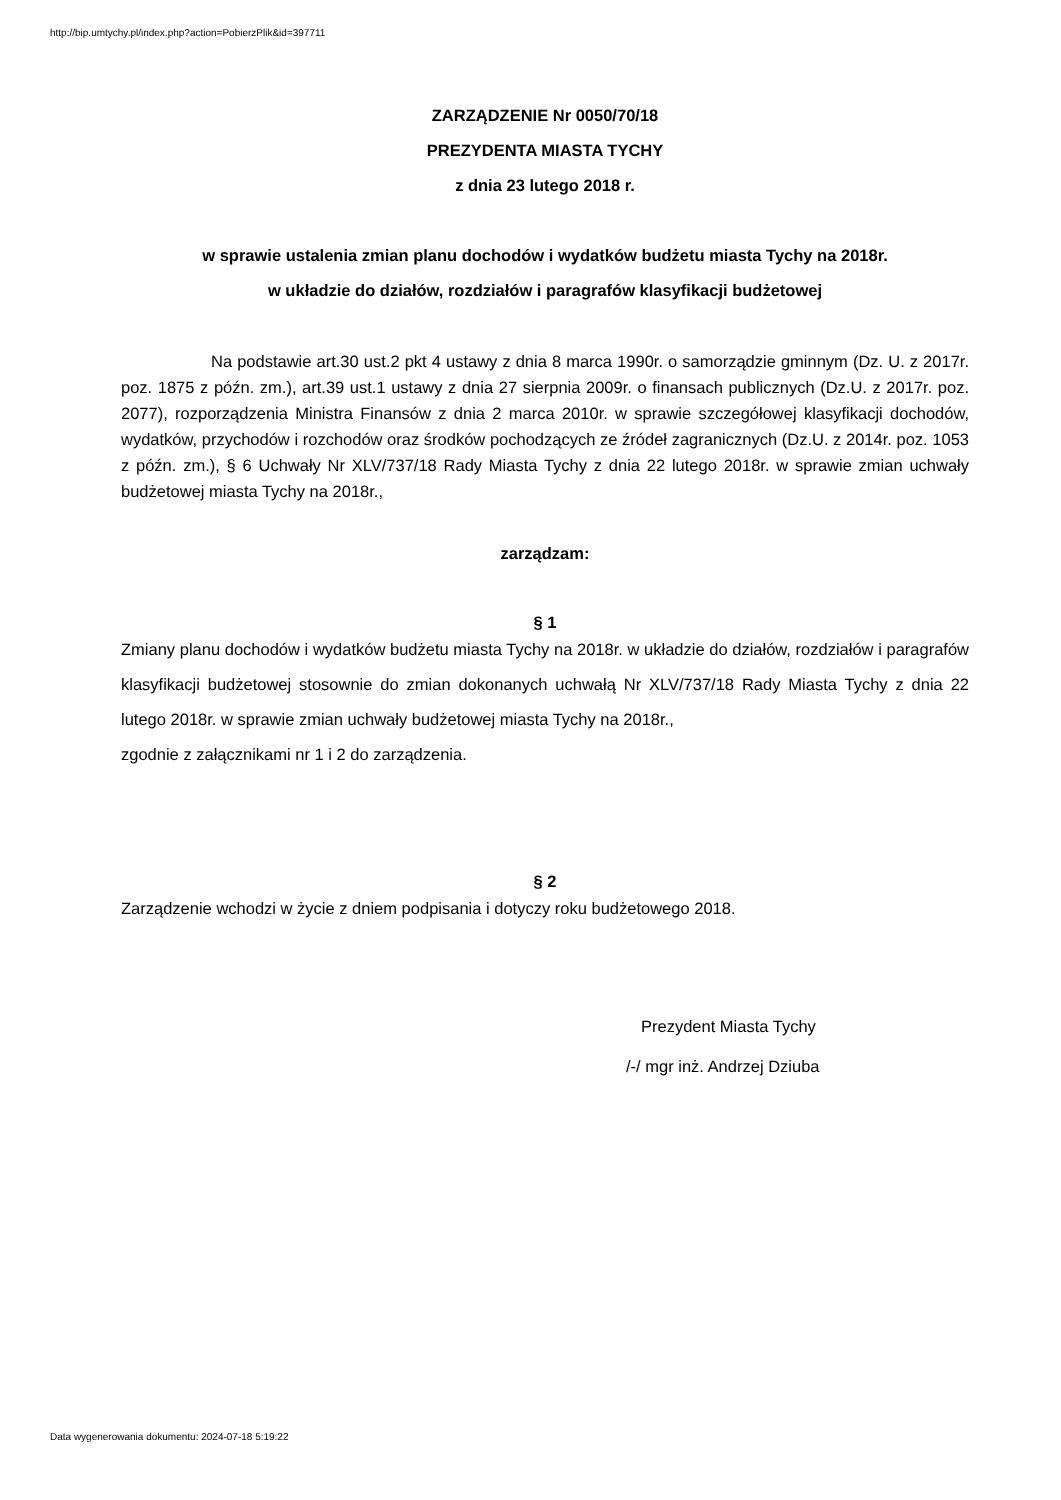http://bip.umtychy.pl/index.php?action=PobierzPlik&id=397711
ZARZĄDZENIE Nr 0050/70/18
PREZYDENTA MIASTA TYCHY
z dnia 23 lutego 2018 r.
w sprawie ustalenia zmian planu dochodów i wydatków budżetu miasta Tychy na 2018r.
w układzie do działów, rozdziałów i paragrafów klasyfikacji budżetowej
Na podstawie art.30 ust.2 pkt 4 ustawy z dnia 8 marca 1990r. o samorządzie gminnym (Dz. U. z 2017r. poz. 1875 z późn. zm.), art.39 ust.1 ustawy z dnia 27 sierpnia 2009r. o finansach publicznych (Dz.U. z 2017r. poz. 2077), rozporządzenia Ministra Finansów z dnia 2 marca 2010r. w sprawie szczegółowej klasyfikacji dochodów, wydatków, przychodów i rozchodów oraz środków pochodzących ze źródeł zagranicznych (Dz.U. z 2014r. poz. 1053 z późn. zm.), § 6 Uchwały Nr XLV/737/18 Rady Miasta Tychy z dnia 22 lutego 2018r. w sprawie zmian uchwały budżetowej miasta Tychy na 2018r.,
zarządzam:
§ 1
Zmiany planu dochodów i wydatków budżetu miasta Tychy na 2018r. w układzie do działów, rozdziałów i paragrafów klasyfikacji budżetowej stosownie do zmian dokonanych uchwałą Nr XLV/737/18 Rady Miasta Tychy z dnia 22 lutego 2018r. w sprawie zmian uchwały budżetowej miasta Tychy na 2018r.,
zgodnie z załącznikami nr 1 i 2 do zarządzenia.
§ 2
Zarządzenie wchodzi w życie z dniem podpisania i dotyczy roku budżetowego 2018.
Prezydent Miasta Tychy
/-/ mgr inż. Andrzej Dziuba
Data wygenerowania dokumentu: 2024-07-18 5:19:22